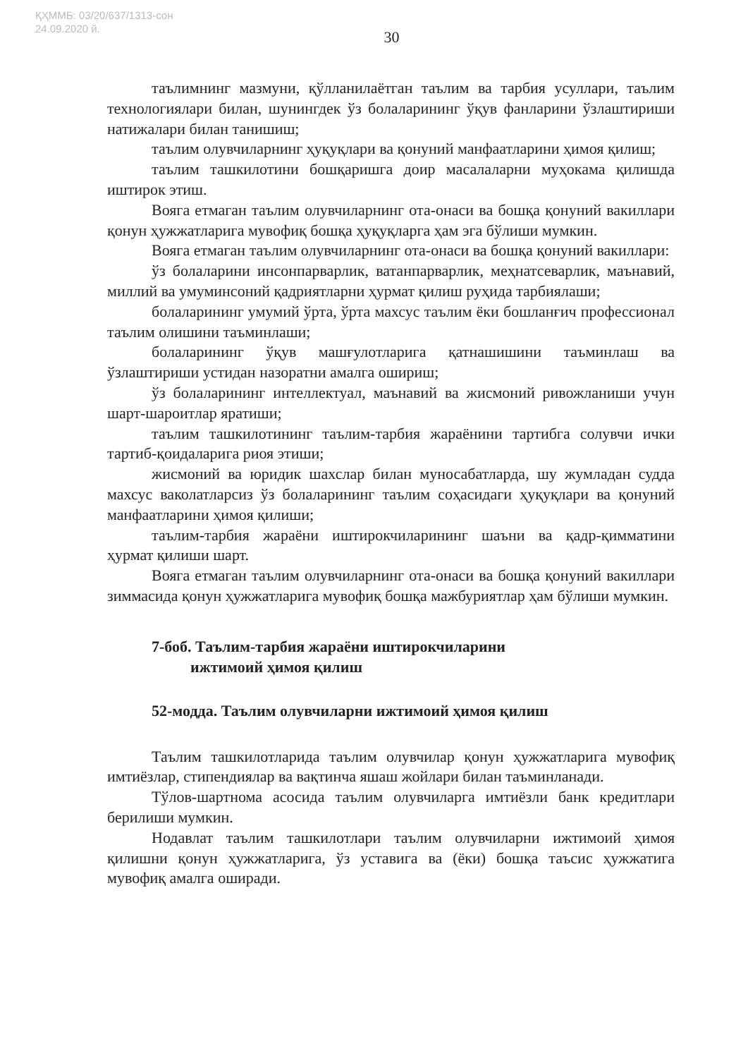ҚҲММБ: 03/20/637/1313-сон
24.09.2020 й.
30
таълимнинг мазмуни, қўлланилаётган таълим ва тарбия усуллари, таълим технологиялари билан, шунингдек ўз болаларининг ўқув фанларини ўзлаштириши натижалари билан танишиш;
таълим олувчиларнинг ҳуқуқлари ва қонуний манфаатларини ҳимоя қилиш;
таълим ташкилотини бошқаришга доир масалаларни муҳокама қилишда иштирок этиш.
Вояга етмаган таълим олувчиларнинг ота-онаси ва бошқа қонуний вакиллари қонун ҳужжатларига мувофиқ бошқа ҳуқуқларга ҳам эга бўлиши мумкин.
Вояга етмаган таълим олувчиларнинг ота-онаси ва бошқа қонуний вакиллари:
ўз болаларини инсонпарварлик, ватанпарварлик, меҳнатсеварлик, маънавий, миллий ва умуминсоний қадриятларни ҳурмат қилиш руҳида тарбиялаши;
болаларининг умумий ўрта, ўрта махсус таълим ёки бошланғич профессионал таълим олишини таъминлаши;
болаларининг ўқув машғулотларига қатнашишини таъминлаш ва ўзлаштириши устидан назоратни амалга ошириш;
ўз болаларининг интеллектуал, маънавий ва жисмоний ривожланиши учун шарт-шароитлар яратиши;
таълим ташкилотининг таълим-тарбия жараёнини тартибга солувчи ички тартиб-қоидаларига риоя этиши;
жисмоний ва юридик шахслар билан муносабатларда, шу жумладан судда махсус ваколатларсиз ўз болаларининг таълим соҳасидаги ҳуқуқлари ва қонуний манфаатларини ҳимоя қилиши;
таълим-тарбия жараёни иштирокчиларининг шаъни ва қадр-қимматини ҳурмат қилиши шарт.
Вояга етмаган таълим олувчиларнинг ота-онаси ва бошқа қонуний вакиллари зиммасида қонун ҳужжатларига мувофиқ бошқа мажбуриятлар ҳам бўлиши мумкин.
7-боб. Таълим-тарбия жараёни иштирокчиларини
ижтимоий ҳимоя қилиш
52-модда. Таълим олувчиларни ижтимоий ҳимоя қилиш
Таълим ташкилотларида таълим олувчилар қонун ҳужжатларига мувофиқ имтиёзлар, стипендиялар ва вақтинча яшаш жойлари билан таъминланади.
Тўлов-шартнома асосида таълим олувчиларга имтиёзли банк кредитлари берилиши мумкин.
Нодавлат таълим ташкилотлари таълим олувчиларни ижтимоий ҳимоя қилишни қонун ҳужжатларига, ўз уставига ва (ёки) бошқа таъсис ҳужжатига мувофиқ амалга оширади.